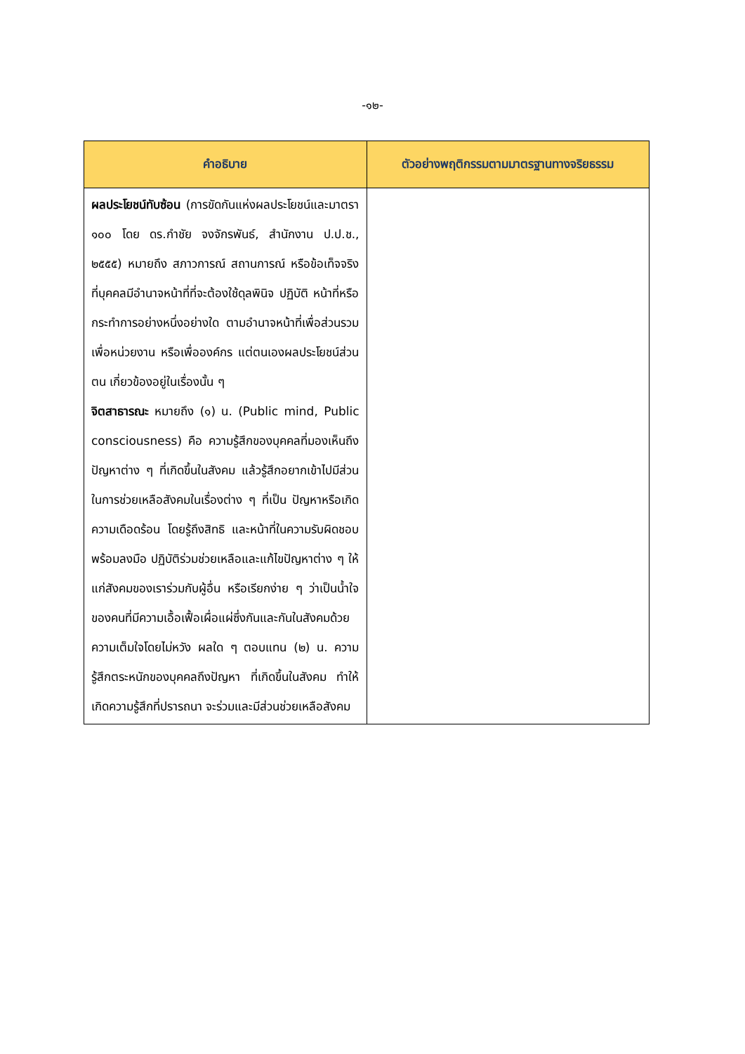-๑๒-
| คำอธิบาย | ตัวอย่างพฤติกรรมตามมาตรฐานทางจริยธรรม |
| --- | --- |
| ผลประโยชน์ทับซ้อน (การขัดกันแห่งผลประโยชน์และมาตรา ๑๐๐ โดย ดร.กำชัย จงจักรพันธ์, สำนักงาน ป.ป.ช., ๒๕๕๕) หมายถึง สภาวการณ์ สถานการณ์ หรือข้อเท็จจริง ที่บุคคลมีอำนาจหน้าที่ที่จะต้องใช้ดุลพินิจ ปฏิบัติ หน้าที่หรือกระทำการอย่างหนึ่งอย่างใด ตามอำนาจหน้าที่เพื่อส่วนรวม เพื่อหน่วยงาน หรือเพื่อองค์กร แต่ตนเองผลประโยชน์ส่วนตน เกี่ยวข้องอยู่ในเรื่องนั้น ๆ จิตสาธารณะ หมายถึง (๑) น. (Public mind, Public consciousness) คือ ความรู้สึกของบุคคลที่มองเห็นถึงปัญหาต่าง ๆ ที่เกิดขึ้นในสังคม แล้วรู้สึกอยากเข้าไปมีส่วน ในการช่วยเหลือสังคมในเรื่องต่าง ๆ ที่เป็น ปัญหาหรือเกิดความเดือดร้อน โดยรู้ถึงสิทธิ และหน้าที่ในความรับผิดชอบ พร้อมลงมือ ปฏิบัติร่วมช่วยเหลือและแก้ไขปัญหาต่าง ๆ ให้แก่สังคมของเราร่วมกับผู้อื่น หรือเรียกง่าย ๆ ว่าเป็นน้ำใจของคนที่มีความเอื้อเฟื้อเผื่อแผ่ซึ่งกันและกันในสังคมด้วยความเต็มใจโดยไม่หวัง ผลใด ๆ ตอบแทน (๒) น. ความรู้สึกตระหนักของบุคคลถึงปัญหา ที่เกิดขึ้นในสังคม ทำให้เกิดความรู้สึกที่ปรารถนา จะร่วมและมีส่วนช่วยเหลือสังคม | |